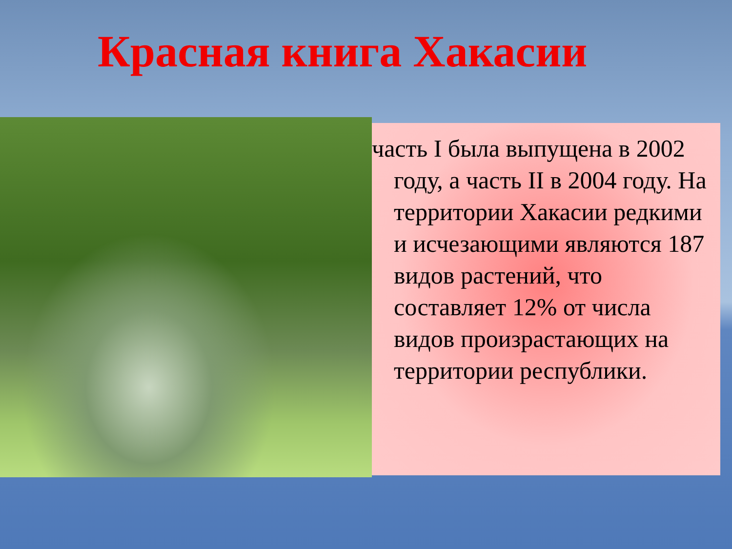Красная книга Хакасии
часть I была выпущена в 2002 году, а часть II в 2004 году. На территории Хакасии редкими и исчезающими являются 187 видов растений, что составляет 12% от числа видов произрастающих на территории республики.